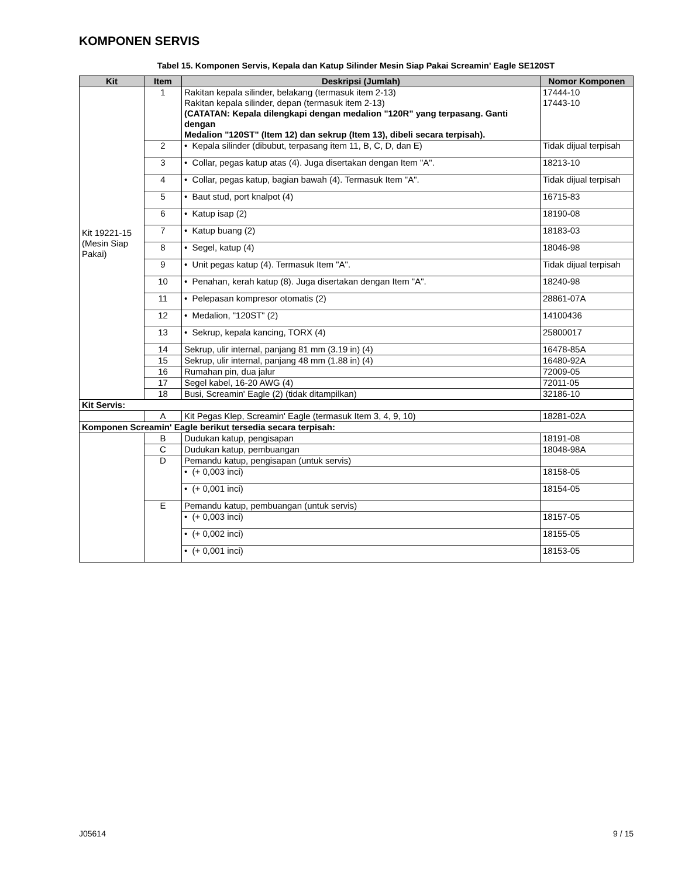KOMPONEN SERVIS
Tabel 15. Komponen Servis, Kepala dan Katup Silinder Mesin Siap Pakai Screamin' Eagle SE120ST
| Kit | Item | Deskripsi (Jumlah) | Nomor Komponen |
| --- | --- | --- | --- |
| Kit 19221-15 (Mesin Siap Pakai) | 1 | Rakitan kepala silinder, belakang (termasuk item 2-13) Rakitan kepala silinder, depan (termasuk item 2-13) (CATATAN: Kepala dilengkapi dengan medalion "120R" yang terpasang. Ganti dengan Medalion "120ST" (Item 12) dan sekrup (Item 13), dibeli secara terpisah). | 17444-10 17443-10 |
| | 2 | • Kepala silinder (dibubut, terpasang item 11, B, C, D, dan E) | Tidak dijual terpisah |
| | 3 | • Collar, pegas katup atas (4). Juga disertakan dengan Item "A". | 18213-10 |
| | 4 | • Collar, pegas katup, bagian bawah (4). Termasuk Item "A". | Tidak dijual terpisah |
| | 5 | • Baut stud, port knalpot (4) | 16715-83 |
| | 6 | • Katup isap (2) | 18190-08 |
| | 7 | • Katup buang (2) | 18183-03 |
| | 8 | • Segel, katup (4) | 18046-98 |
| | 9 | • Unit pegas katup (4). Termasuk Item "A". | Tidak dijual terpisah |
| | 10 | • Penahan, kerah katup (8). Juga disertakan dengan Item "A". | 18240-98 |
| | 11 | • Pelepasan kompresor otomatis (2) | 28861-07A |
| | 12 | • Medalion, "120ST" (2) | 14100436 |
| | 13 | • Sekrup, kepala kancing, TORX (4) | 25800017 |
| | 14 | Sekrup, ulir internal, panjang 81 mm (3.19 in) (4) | 16478-85A |
| | 15 | Sekrup, ulir internal, panjang 48 mm (1.88 in) (4) | 16480-92A |
| | 16 | Rumahan pin, dua jalur | 72009-05 |
| | 17 | Segel kabel, 16-20 AWG (4) | 72011-05 |
| | 18 | Busi, Screamin' Eagle (2) (tidak ditampilkan) | 32186-10 |
| Kit Servis: | | | |
| | A | Kit Pegas Klep, Screamin' Eagle (termasuk Item 3, 4, 9, 10) | 18281-02A |
| Komponen Screamin' Eagle berikut tersedia secara terpisah: | | | |
| | B | Dudukan katup, pengisapan | 18191-08 |
| | C | Dudukan katup, pembuangan | 18048-98A |
| | D | Pemandu katup, pengisapan (untuk servis) | |
| | | • (+ 0,003 inci) | 18158-05 |
| | | • (+ 0,001 inci) | 18154-05 |
| | E | Pemandu katup, pembuangan (untuk servis) | |
| | | • (+ 0,003 inci) | 18157-05 |
| | | • (+ 0,002 inci) | 18155-05 |
| | | • (+ 0,001 inci) | 18153-05 |
J05614 9 / 15